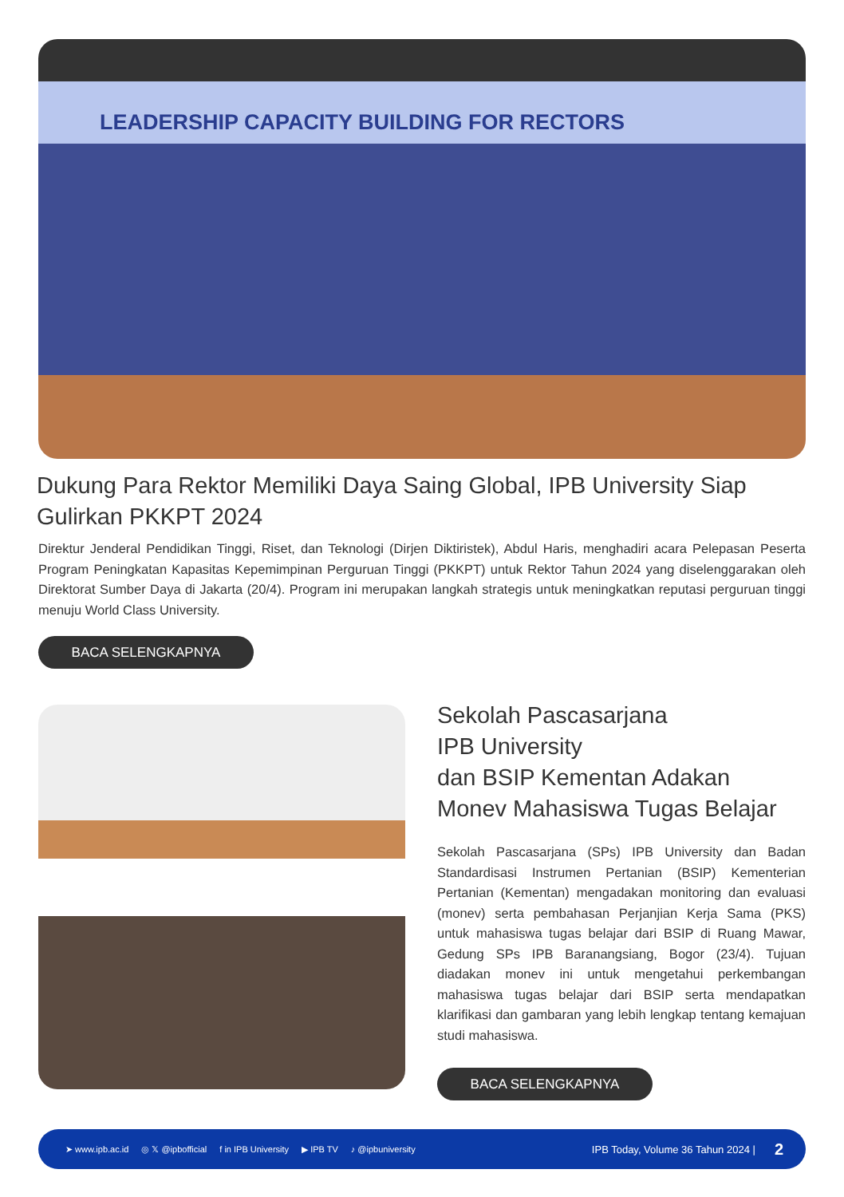LEADERSHIP CAPACITY BUILDING FOR RECTORS
Dukung Para Rektor Memiliki Daya Saing Global, IPB University Siap Gulirkan PKKPT 2024
Direktur Jenderal Pendidikan Tinggi, Riset, dan Teknologi (Dirjen Diktiristek), Abdul Haris, menghadiri acara Pelepasan Peserta Program Peningkatan Kapasitas Kepemimpinan Perguruan Tinggi (PKKPT) untuk Rektor Tahun 2024 yang diselenggarakan oleh Direktorat Sumber Daya di Jakarta (20/4). Program ini merupakan langkah strategis untuk meningkatkan reputasi perguruan tinggi menuju World Class University.
BACA SELENGKAPNYA
Sekolah Pascasarjana
IPB University
dan BSIP Kementan Adakan
Monev Mahasiswa Tugas Belajar
Sekolah Pascasarjana (SPs) IPB University dan Badan Standardisasi Instrumen Pertanian (BSIP) Kementerian Pertanian (Kementan) mengadakan monitoring dan evaluasi (monev) serta pembahasan Perjanjian Kerja Sama (PKS) untuk mahasiswa tugas belajar dari BSIP di Ruang Mawar, Gedung SPs IPB Baranangsiang, Bogor (23/4). Tujuan diadakan monev ini untuk mengetahui perkembangan mahasiswa tugas belajar dari BSIP serta mendapatkan klarifikasi dan gambaran yang lebih lengkap tentang kemajuan studi mahasiswa.
BACA SELENGKAPNYA
➤ www.ipb.ac.id ◎ 𝕏 @ipbofficial f in IPB University ▶ IPB TV ♪ @ipbuniversity IPB Today, Volume 36 Tahun 2024 | 2